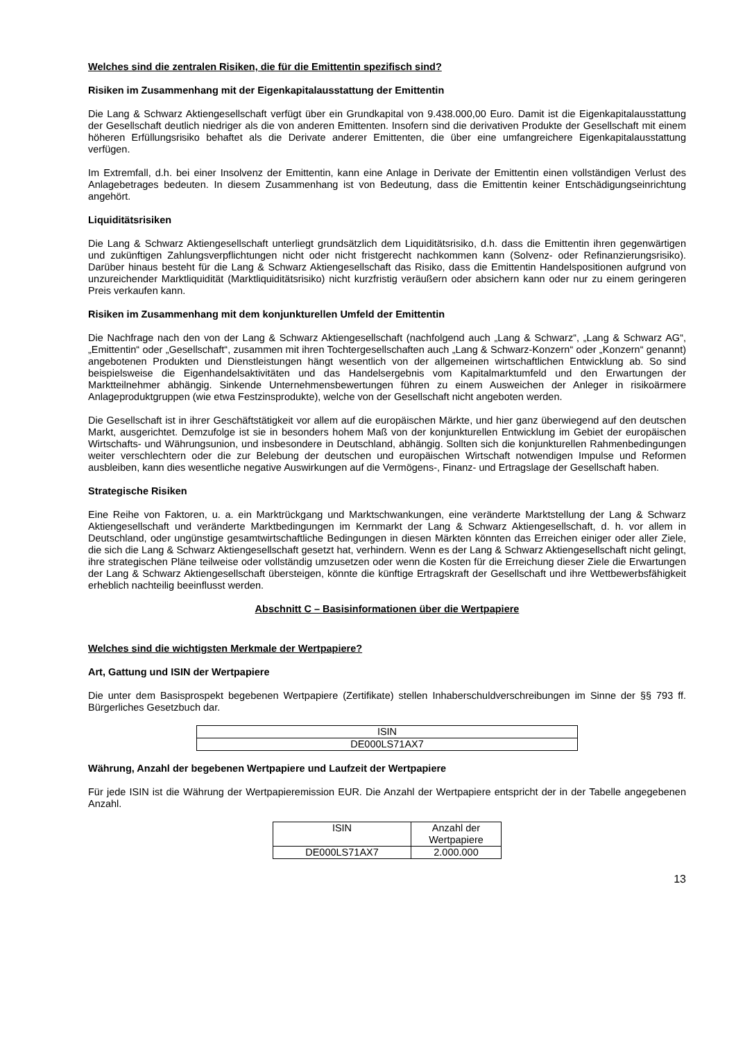Welches sind die zentralen Risiken, die für die Emittentin spezifisch sind?
Risiken im Zusammenhang mit der Eigenkapitalausstattung der Emittentin
Die Lang & Schwarz Aktiengesellschaft verfügt über ein Grundkapital von 9.438.000,00 Euro. Damit ist die Eigen­kapitalausstattung der Gesellschaft deutlich niedriger als die von anderen Emittenten. Insofern sind die derivativen Produkte der Gesellschaft mit einem höheren Erfüllungsrisiko behaftet als die Derivate anderer Emittenten, die über eine umfangreichere Eigenkapitalausstattung verfügen.
Im Extremfall, d.h. bei einer Insolvenz der Emittentin, kann eine Anlage in Derivate der Emittentin einen vollständigen Verlust des Anlagebetrages bedeuten. In diesem Zusammenhang ist von Bedeutung, dass die Emittentin keiner Entschädigungseinrichtung angehört.
Liquiditätsrisiken
Die Lang & Schwarz Aktiengesellschaft unterliegt grundsätzlich dem Liquiditätsrisiko, d.h. dass die Emittentin ihren gegenwärtigen und zukünftigen Zahlungsverpflichtungen nicht oder nicht fristgerecht nachkommen kann (Solvenz- oder Refinanzierungsrisiko). Darüber hinaus besteht für die Lang & Schwarz Aktiengesellschaft das Risiko, dass die Emittentin Handelspositionen aufgrund von unzureichender Marktliquidität (Marktliquiditätsrisiko) nicht kurzfristig veräußern oder absichern kann oder nur zu einem geringeren Preis verkaufen kann.
Risiken im Zusammenhang mit dem konjunkturellen Umfeld der Emittentin
Die Nachfrage nach den von der Lang & Schwarz Aktiengesellschaft (nachfolgend auch „Lang & Schwarz“, „Lang & Schwarz AG“, „Emittentin“ oder „Gesellschaft“, zusammen mit ihren Tochtergesellschaften auch „Lang & Schwarz-Konzern“ oder „Konzern“ genannt) angebotenen Produkten und Dienstleistungen hängt wesentlich von der allgemeinen wirtschaftlichen Entwicklung ab. So sind beispielsweise die Eigenhandelsaktivitäten und das Handelsergebnis vom Kapitalmarktumfeld und den Erwartungen der Marktteilnehmer abhängig. Sinkende Unternehmensbewertungen führen zu einem Ausweichen der Anleger in risikoärmere Anlageproduktgruppen (wie etwa Festzinsprodukte), welche von der Gesellschaft nicht angeboten werden.
Die Gesellschaft ist in ihrer Geschäftstätigkeit vor allem auf die europäischen Märkte, und hier ganz überwiegend auf den deutschen Markt, ausgerichtet. Demzufolge ist sie in besonders hohem Maß von der konjunkturellen Entwicklung im Gebiet der europäischen Wirtschafts- und Währungsunion, und insbesondere in Deutschland, abhängig. Sollten sich die konjunkturellen Rahmenbedingungen weiter verschlechtern oder die zur Belebung der deutschen und europäischen Wirtschaft notwendigen Impulse und Reformen ausbleiben, kann dies wesentliche negative Auswirkungen auf die Vermögens-, Finanz- und Ertragslage der Gesellschaft haben.
Strategische Risiken
Eine Reihe von Faktoren, u. a. ein Marktrückgang und Marktschwankungen, eine veränderte Marktstellung der Lang & Schwarz Aktiengesellschaft und veränderte Marktbedingungen im Kernmarkt der Lang & Schwarz Aktiengesellschaft, d. h. vor allem in Deutschland, oder ungünstige gesamtwirtschaftliche Bedingungen in diesen Märkten könnten das Erreichen einiger oder aller Ziele, die sich die Lang & Schwarz Aktiengesellschaft gesetzt hat, verhindern. Wenn es der Lang & Schwarz Aktiengesellschaft nicht gelingt, ihre strategischen Pläne teilweise oder vollständig umzusetzen oder wenn die Kosten für die Erreichung dieser Ziele die Erwartungen der Lang & Schwarz Aktiengesellschaft übersteigen, könnte die künftige Ertragskraft der Gesellschaft und ihre Wettbewerbsfähigkeit erheblich nachteilig beeinflusst werden.
Abschnitt C – Basisinformationen über die Wertpapiere
Welches sind die wichtigsten Merkmale der Wertpapiere?
Art, Gattung und ISIN der Wertpapiere
Die unter dem Basisprospekt begebenen Wertpapiere (Zertifikate) stellen Inhaberschuldverschreibungen im Sinne der §§ 793 ff. Bürgerliches Gesetzbuch dar.
| ISIN |
| --- |
| DE000LS71AX7 |
Währung, Anzahl der begebenen Wertpapiere und Laufzeit der Wertpapiere
Für jede ISIN ist die Währung der Wertpapieremission EUR. Die Anzahl der Wertpapiere entspricht der in der Tabelle angegebenen Anzahl.
| ISIN | Anzahl der Wertpapiere |
| --- | --- |
| DE000LS71AX7 | 2.000.000 |
13